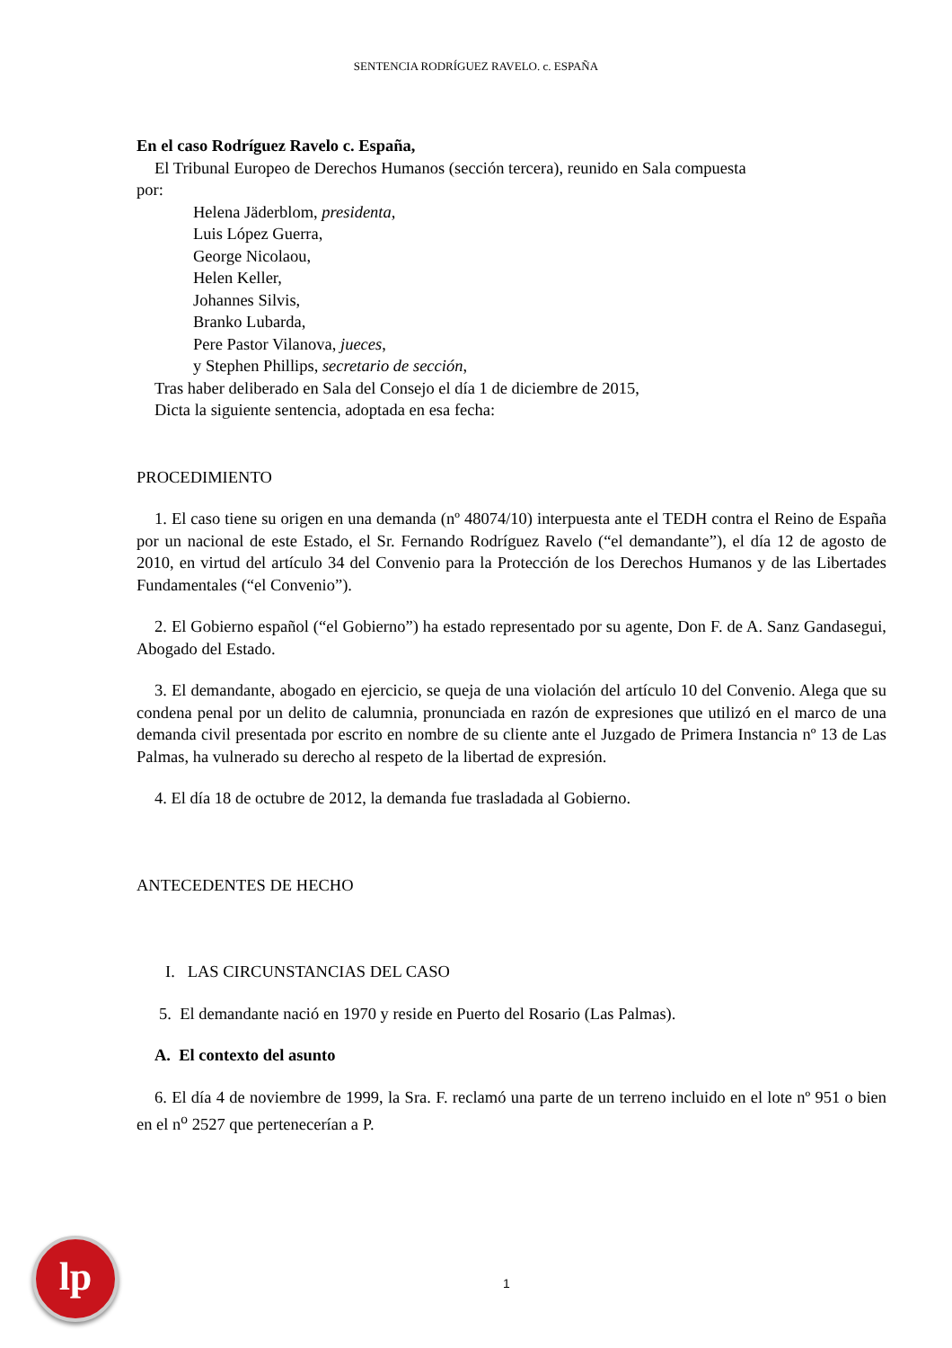SENTENCIA RODRÍGUEZ RAVELO. c. ESPAÑA
En el caso Rodríguez Ravelo c. España,
El Tribunal Europeo de Derechos Humanos (sección tercera), reunido en Sala compuesta
por:
Helena Jäderblom, presidenta,
Luis López Guerra,
George Nicolaou,
Helen Keller,
Johannes Silvis,
Branko Lubarda,
Pere Pastor Vilanova, jueces,
y Stephen Phillips, secretario de sección,
Tras haber deliberado en Sala del Consejo el día 1 de diciembre de 2015,
Dicta la siguiente sentencia, adoptada en esa fecha:
PROCEDIMIENTO
1. El caso tiene su origen en una demanda (nº 48074/10) interpuesta ante el TEDH contra el Reino de España por un nacional de este Estado, el Sr. Fernando Rodríguez Ravelo (“el demandante”), el día 12 de agosto de 2010, en virtud del artículo 34 del Convenio para la Protección de los Derechos Humanos y de las Libertades Fundamentales (“el Convenio”).
2. El Gobierno español (“el Gobierno”) ha estado representado por su agente, Don F. de A. Sanz Gandasegui, Abogado del Estado.
3. El demandante, abogado en ejercicio, se queja de una violación del artículo 10 del Convenio. Alega que su condena penal por un delito de calumnia, pronunciada en razón de expresiones que utilizó en el marco de una demanda civil presentada por escrito en nombre de su cliente ante el Juzgado de Primera Instancia nº 13 de Las Palmas, ha vulnerado su derecho al respeto de la libertad de expresión.
4. El día 18 de octubre de 2012, la demanda fue trasladada al Gobierno.
ANTECEDENTES DE HECHO
I. LAS CIRCUNSTANCIAS DEL CASO
5. El demandante nació en 1970 y reside en Puerto del Rosario (Las Palmas).
A. El contexto del asunto
6. El día 4 de noviembre de 1999, la Sra. F. reclamó una parte de un terreno incluido en el lote nº 951 o bien en el n<sup>o</sup> 2527 que pertenecerían a P.
lp
1